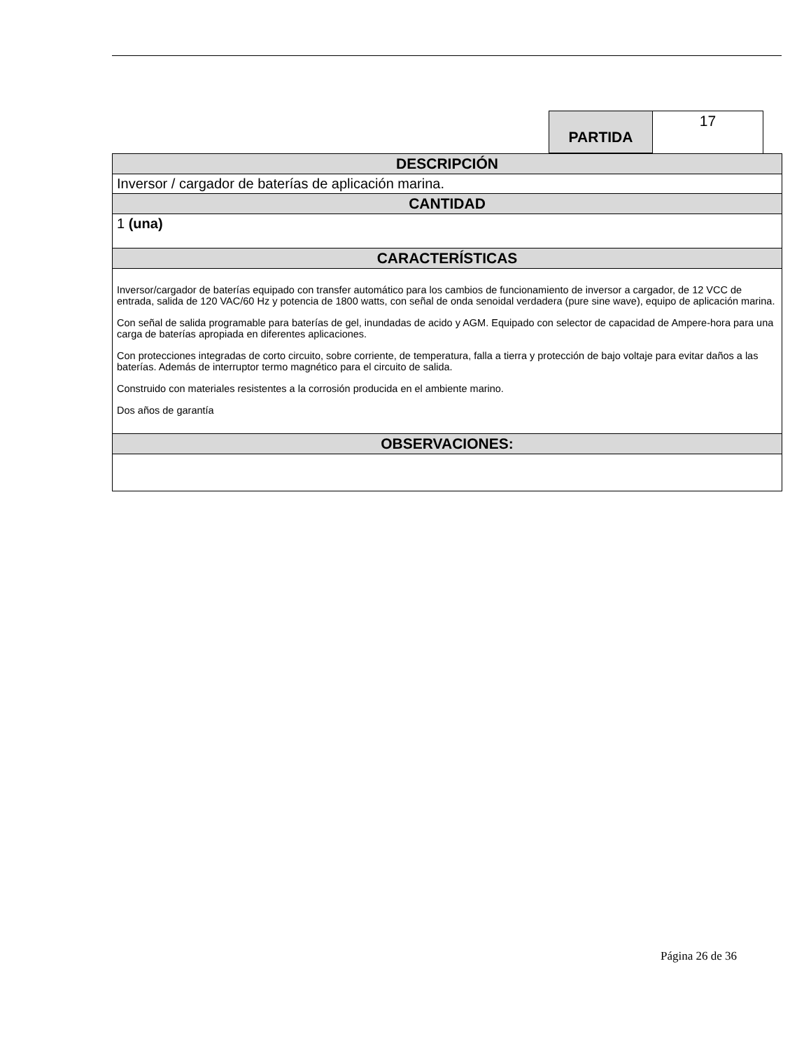| PARTIDA | 17 |
| DESCRIPCIÓN |
| Inversor / cargador de baterías de aplicación marina. |
| CANTIDAD |
| 1 (una) |
| CARACTERÍSTICAS |
| Inversor/cargador de baterías equipado con transfer automático para los cambios de funcionamiento de inversor a cargador, de 12 VCC de entrada, salida de 120 VAC/60 Hz y potencia de 1800 watts, con señal de onda senoidal verdadera (pure sine wave), equipo de aplicación marina. Con señal de salida programable para baterías de gel, inundadas de acido y AGM. Equipado con selector de capacidad de Ampere-hora para una carga de baterías apropiada en diferentes aplicaciones. Con protecciones integradas de corto circuito, sobre corriente, de temperatura, falla a tierra y protección de bajo voltaje para evitar daños a las baterías. Además de interruptor termo magnético para el circuito de salida. Construido con materiales resistentes a la corrosión producida en el ambiente marino. Dos años de garantía |
| OBSERVACIONES: |
Página 26 de 36